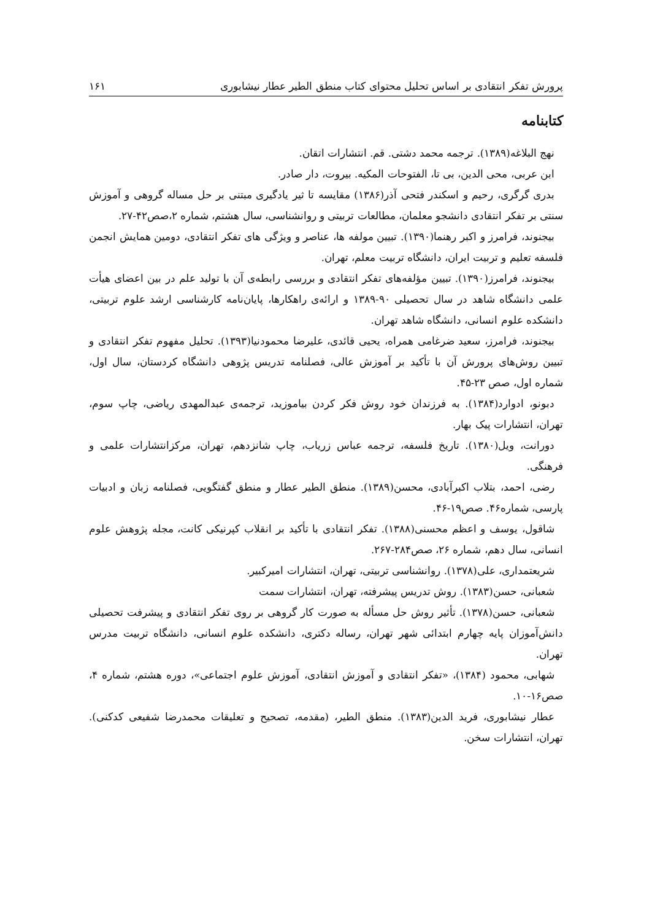پرورش تفکر انتقادی بر اساس تحلیل محتوای کتاب منطق الطیر عطار نیشابوری ۱۶۱
کتابنامه
نهج البلاغه(۱۳۸۹). ترجمه محمد دشتی. قم. انتشارات اتقان.
ابن عربی، محی الدین، بی تا، الفتوحات المکیه. بیروت، دار صادر.
بدری گرگری، رحیم و اسکندر فتحی آذر(۱۳۸۶) مقایسه تا ثیر یادگیری مبتنی بر حل مساله گروهی و آموزش سنتی بر تفکر انتقادی دانشجو معلمان، مطالعات تربیتی و روانشناسی، سال هشتم، شماره ۲،صص۴۲-۲۷.
بیجنوند، فرامرز و اکبر رهنما(۱۳۹۰). تبیین مولفه ها، عناصر و ویژگی های تفکر انتقادی، دومین همایش انجمن فلسفه تعلیم و تربیت ایران، دانشگاه تربیت معلم، تهران.
بیجنوند، فرامرز(۱۳۹۰). تبیین مؤلفه‌های تفکر انتقادی و بررسی رابطه‌ی آن با تولید علم در بین اعضای هیأت علمی دانشگاه شاهد در سال تحصیلی ۹۰-۱۳۸۹ و ارائه‌ی راهکارها، پایان‌نامه کارشناسی ارشد علوم تربیتی، دانشکده علوم انسانی، دانشگاه شاهد تهران.
بیجنوند، فرامرز، سعید ضرغامی همراه، یحیی قائدی، علیرضا محمودنیا(۱۳۹۳). تحلیل مفهوم تفکر انتقادی و تبیین روش‌های پرورش آن با تأکید بر آموزش عالی، فصلنامه تدریس پژوهی دانشگاه کردستان، سال اول، شماره اول، صص ۲۳-۴۵.
دبونو، ادوارد(۱۳۸۴). به فرزندان خود روش فکر کردن بیاموزید، ترجمه‌ی عبدالمهدی ریاضی، چاپ سوم، تهران، انتشارات پیک بهار.
دورانت، ویل(۱۳۸۰). تاریخ فلسفه، ترجمه عباس زریاب، چاپ شانزدهم، تهران، مرکزانتشارات علمی و فرهنگی.
رضی، احمد، بتلاب اکبرآبادی، محسن(۱۳۸۹). منطق الطیر عطار و منطق گفتگویی، فصلنامه زبان و ادبیات پارسی، شماره۴۶. صص۱۹-۴۶.
شاقول، یوسف و اعظم محسنی(۱۳۸۸). تفکر انتقادی با تأکید بر انقلاب کپرنیکی کانت، مجله پژوهش علوم انسانی، سال دهم، شماره ۲۶، صص۲۸۴-۲۶۷.
شریعتمداری، علی(۱۳۷۸). روانشناسی تربیتی، تهران، انتشارات امیرکبیر.
شعبانی، حسن(۱۳۸۳). روش تدریس پیشرفته، تهران، انتشارات سمت
شعبانی، حسن(۱۳۷۸). تأثیر روش حل مسأله به صورت کار گروهی بر روی تفکر انتقادی و پیشرفت تحصیلی دانش‌آموزان پایه چهارم ابتدائی شهر تهران، رساله دکتری، دانشکده علوم انسانی، دانشگاه تربیت مدرس تهران.
شهابی، محمود (۱۳۸۴)، «تفکر انتقادی و آموزش انتقادی، آموزش علوم اجتماعی»، دوره هشتم، شماره ۴، صص۱۶-۱۰.
عطار نیشابوری، فرید الدین(۱۳۸۳). منطق الطیر، (مقدمه، تصحیح و تعلیقات محمدرضا شفیعی کدکنی). تهران، انتشارات سخن.